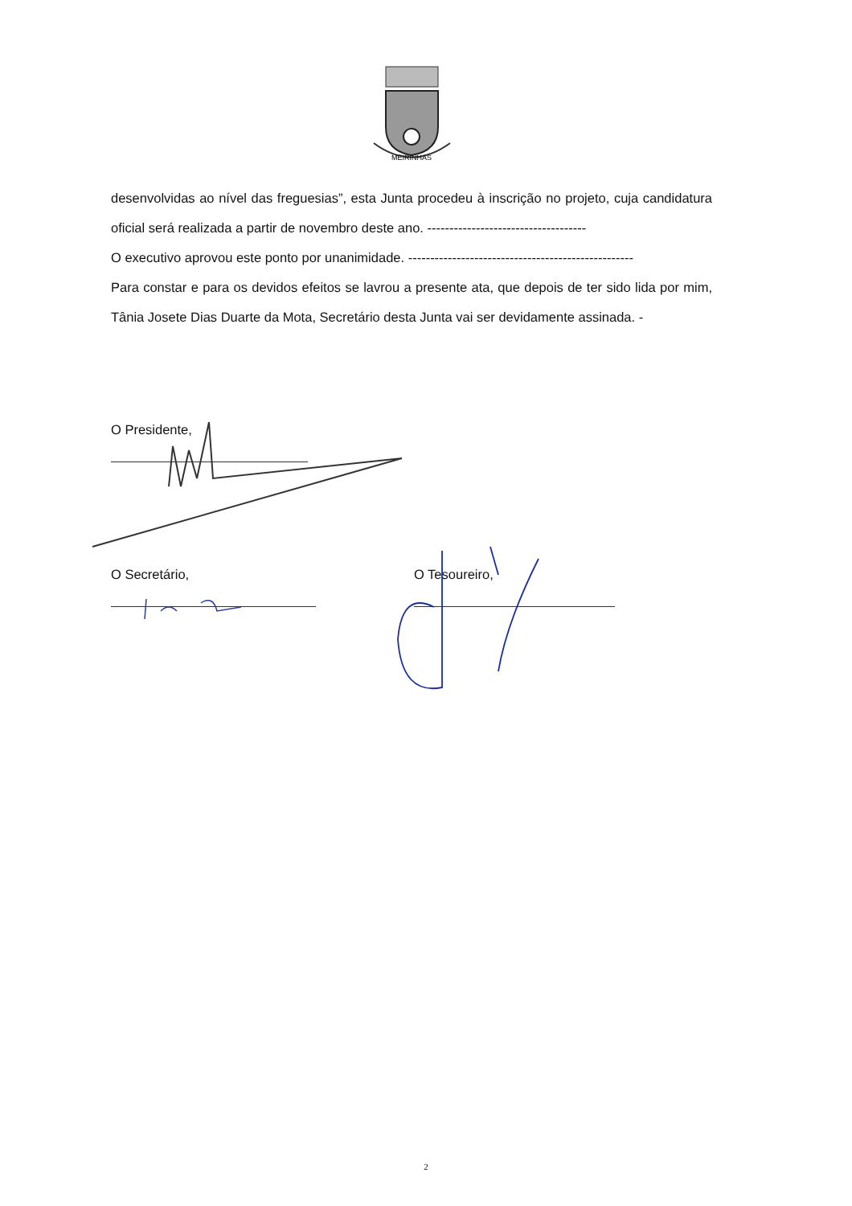MEIRINHAS
desenvolvidas ao nível das freguesias”, esta Junta procedeu à inscrição no projeto, cuja candidatura oficial será realizada a partir de novembro deste ano. ------------------------------------
O executivo aprovou este ponto por unanimidade. ---------------------------------------------------
Para constar e para os devidos efeitos se lavrou a presente ata, que depois de ter sido lida por mim, Tânia Josete Dias Duarte da Mota, Secretário desta Junta vai ser devidamente assinada. -
O Presidente,
O Secretário, O Tesoureiro,
2